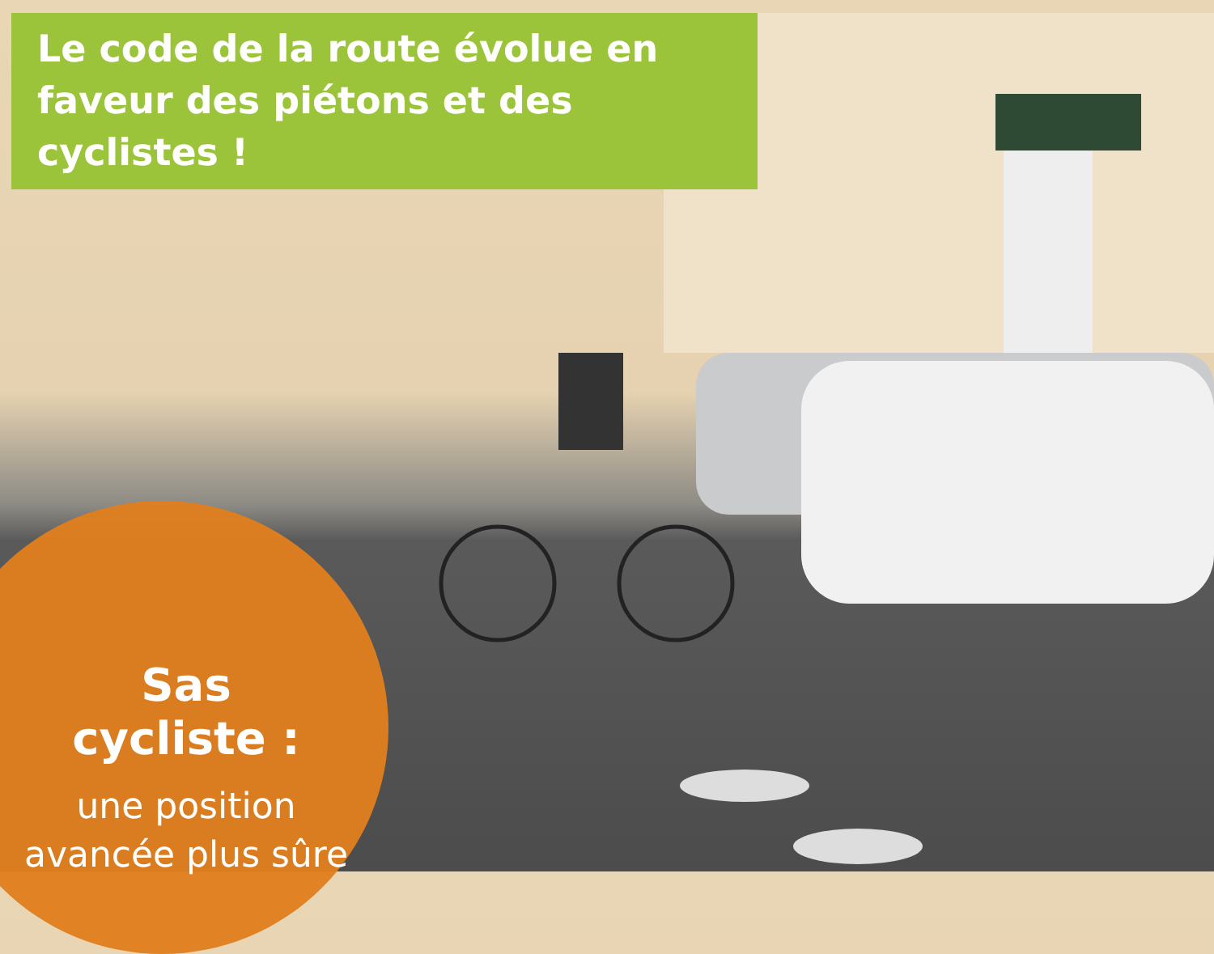Le code de la route évolue en faveur des piétons et des cyclistes !
Sas
cycliste :
une position
avancée plus sûre